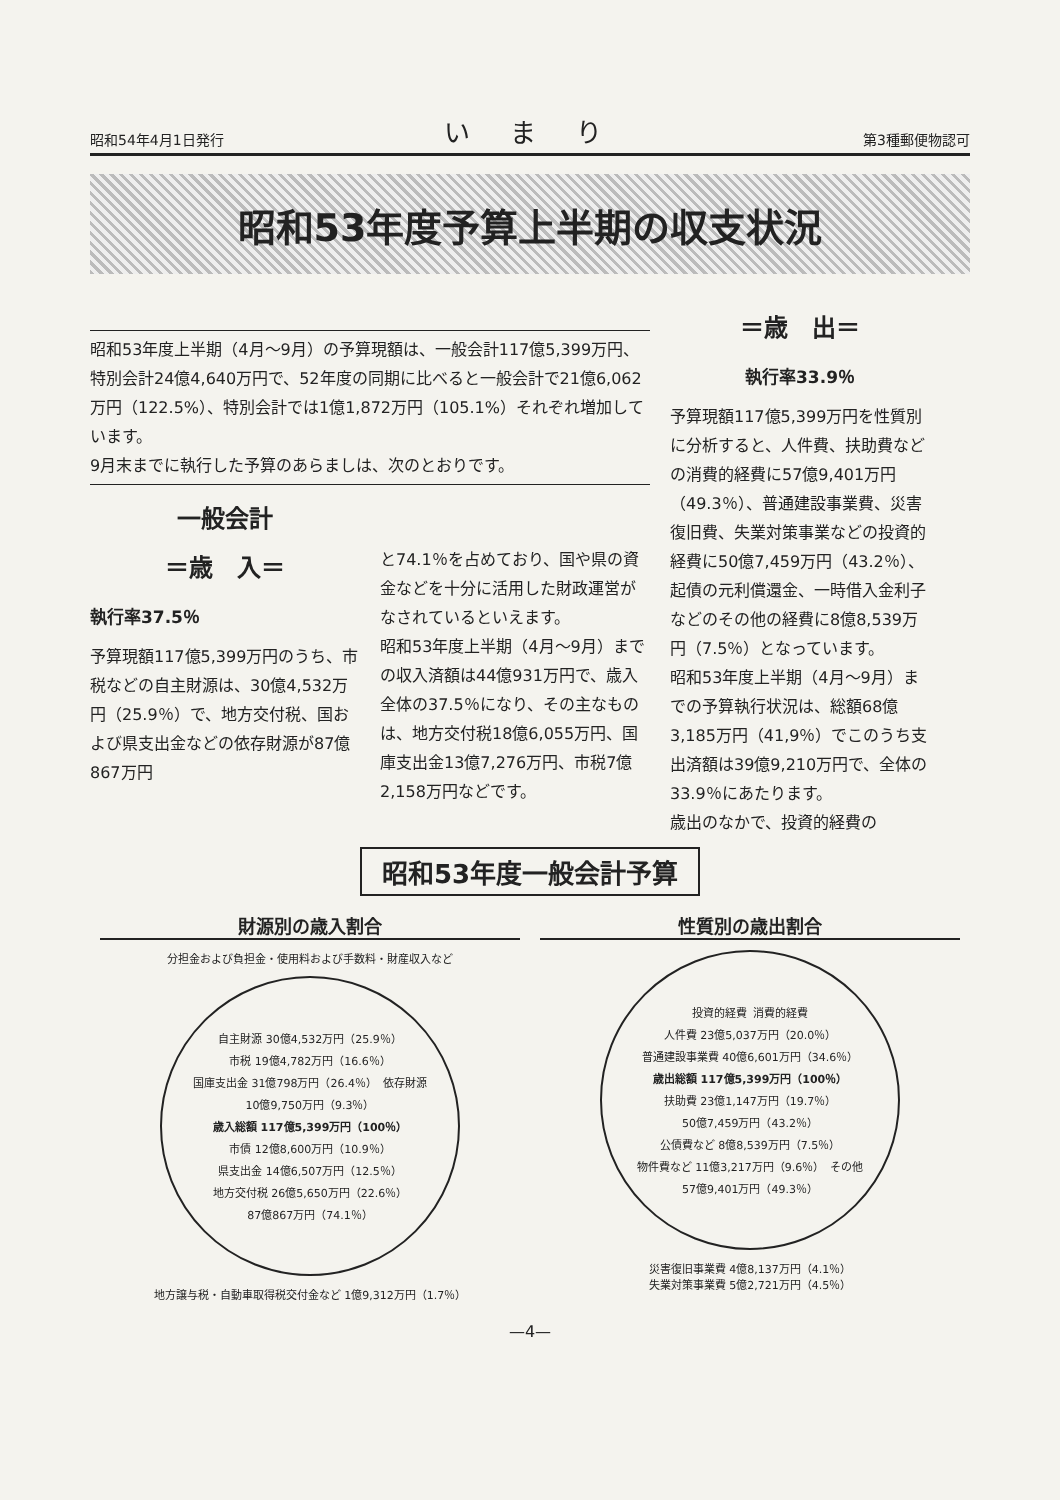昭和54年4月1日発行 いまり 第3種郵便物認可
昭和53年度予算上半期の収支状況
昭和53年度上半期（4月～9月）の予算現額は、一般会計117億5,399万円、特別会計24億4,640万円で、52年度の同期に比べると一般会計で21億6,062万円（122.5%）、特別会計では1億1,872万円（105.1%）それぞれ増加しています。
9月末までに執行した予算のあらましは、次のとおりです。
一般会計
＝歳　入＝
執行率37.5％
予算現額117億5,399万円のうち、市税などの自主財源は、30億4,532万円（25.9％）で、地方交付税、国および県支出金などの依存財源が87億867万円
と74.1％を占めており、国や県の資金などを十分に活用した財政運営がなされているといえます。
昭和53年度上半期（4月～9月）までの収入済額は44億931万円で、歳入全体の37.5％になり、その主なものは、地方交付税18億6,055万円、国庫支出金13億7,276万円、市税7億2,158万円などです。
＝歳　出＝
執行率33.9％
予算現額117億5,399万円を性質別に分析すると、人件費、扶助費などの消費的経費に57億9,401万円（49.3％）、普通建設事業費、災害復旧費、失業対策事業などの投資的経費に50億7,459万円（43.2％）、起債の元利償還金、一時借入金利子などのその他の経費に8億8,539万円（7.5％）となっています。
昭和53年度上半期（4月～9月）までの予算執行状況は、総額68億3,185万円（41,9％）でこのうち支出済額は39億9,210万円で、全体の33.9％にあたります。
歳出のなかで、投資的経費の
昭和53年度一般会計予算
財源別の歳入割合
分担金および負担金・使用料および手数料・財産収入など
自主財源 30億4,532万円（25.9％） 市税 19億4,782万円（16.6％） 国庫支出金 31億798万円（26.4％） 依存財源 10億9,750万円（9.3％） 歳入総額 117億5,399万円（100％） 市債 12億8,600万円（10.9％） 県支出金 14億6,507万円（12.5％） 地方交付税 26億5,650万円（22.6％） 87億867万円（74.1％）
地方譲与税・自動車取得税交付金など 1億9,312万円（1.7％）
性質別の歳出割合
投資的経費 消費的経費 人件費 23億5,037万円（20.0％） 普通建設事業費 40億6,601万円（34.6％） 歳出総額 117億5,399万円（100％） 扶助費 23億1,147万円（19.7％） 50億7,459万円（43.2％） 公債費など 8億8,539万円（7.5％） 物件費など 11億3,217万円（9.6％） その他 57億9,401万円（49.3％）
災害復旧事業費 4億8,137万円（4.1％）
失業対策事業費 5億2,721万円（4.5％）
—4—